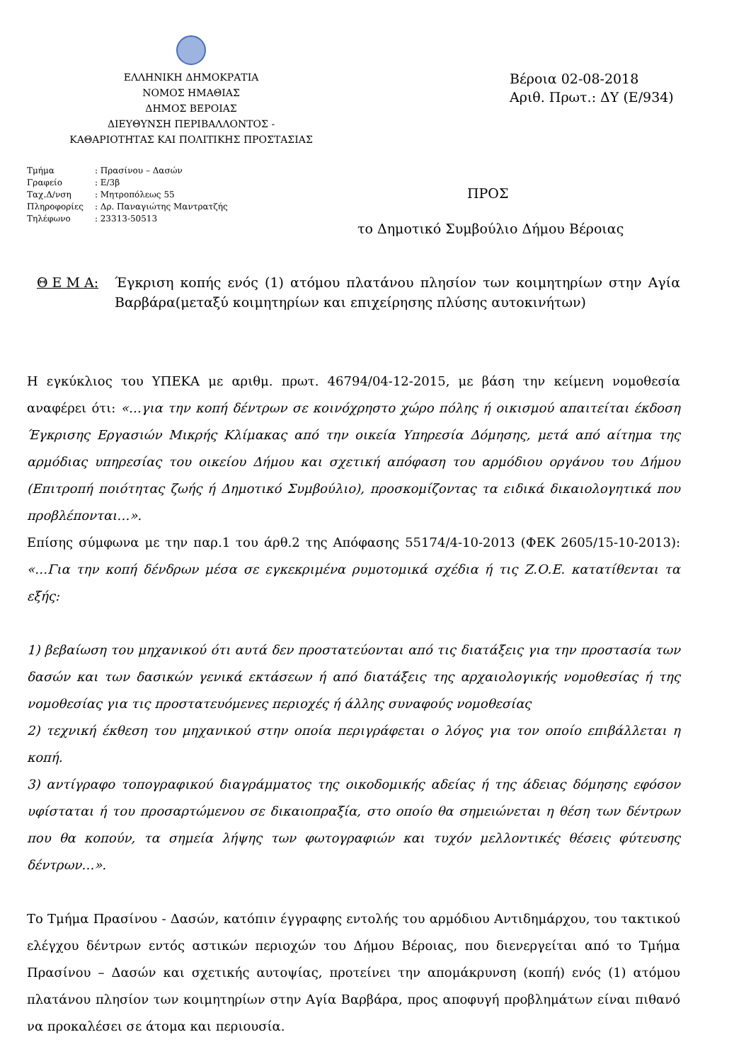ΕΛΛΗΝΙΚΗ ΔΗΜΟΚΡΑΤΙΑ
ΝΟΜΟΣ ΗΜΑΘΙΑΣ
ΔΗΜΟΣ ΒΕΡΟΙΑΣ
ΔΙΕΥΘΥΝΣΗ ΠΕΡΙΒΑΛΛΟΝΤΟΣ -
ΚΑΘΑΡΙΟΤΗΤΑΣ ΚΑΙ ΠΟΛΙΤΙΚΗΣ ΠΡΟΣΤΑΣΙΑΣ
Βέροια 02-08-2018
Αριθ. Πρωτ.: ΔΥ (Ε/934)
| Τμήμα | : Πρασίνου – Δασών |
| Γραφείο | : Ε/3β |
| Ταχ.Δ/νση | : Μητροπόλεως 55 |
| Πληροφορίες | : Δρ. Παναγιώτης Μαντρατζής |
| Τηλέφωνο | : 23313-50513 |
ΠΡΟΣ
το Δημοτικό Συμβούλιο Δήμου Βέροιας
Θ Ε Μ Α: Έγκριση κοπής ενός (1) ατόμου πλατάνου πλησίον των κοιμητηρίων στην Αγία Βαρβάρα(μεταξύ κοιμητηρίων και επιχείρησης πλύσης αυτοκινήτων)
Η εγκύκλιος του ΥΠΕΚΑ με αριθμ. πρωτ. 46794/04-12-2015, με βάση την κείμενη νομοθεσία αναφέρει ότι: «…για την κοπή δέντρων σε κοινόχρηστο χώρο πόλης ή οικισμού απαιτείται έκδοση Έγκρισης Εργασιών Μικρής Κλίμακας από την οικεία Υπηρεσία Δόμησης, μετά από αίτημα της αρμόδιας υπηρεσίας του οικείου Δήμου και σχετική απόφαση του αρμόδιου οργάνου του Δήμου (Επιτροπή ποιότητας ζωής ή Δημοτικό Συμβούλιο), προσκομίζοντας τα ειδικά δικαιολογητικά που προβλέπονται…».
Επίσης σύμφωνα με την παρ.1 του άρθ.2 της Απόφασης 55174/4-10-2013 (ΦΕΚ 2605/15-10-2013): «…Για την κοπή δένδρων μέσα σε εγκεκριμένα ρυμοτομικά σχέδια ή τις Ζ.Ο.Ε. κατατίθενται τα εξής:
1) βεβαίωση του μηχανικού ότι αυτά δεν προστατεύονται από τις διατάξεις για την προστασία των δασών και των δασικών γενικά εκτάσεων ή από διατάξεις της αρχαιολογικής νομοθεσίας ή της νομοθεσίας για τις προστατευόμενες περιοχές ή άλλης συναφούς νομοθεσίας
2) τεχνική έκθεση του μηχανικού στην οποία περιγράφεται ο λόγος για τον οποίο επιβάλλεται η κοπή.
3) αντίγραφο τοπογραφικού διαγράμματος της οικοδομικής αδείας ή της άδειας δόμησης εφόσον υφίσταται ή του προσαρτώμενου σε δικαιοπραξία, στο οποίο θα σημειώνεται η θέση των δέντρων που θα κοπούν, τα σημεία λήψης των φωτογραφιών και τυχόν μελλοντικές θέσεις φύτευσης δέντρων…».
Το Τμήμα Πρασίνου - Δασών, κατόπιν έγγραφης εντολής του αρμόδιου Αντιδημάρχου, του τακτικού ελέγχου δέντρων εντός αστικών περιοχών του Δήμου Βέροιας, που διενεργείται από το Τμήμα Πρασίνου – Δασών και σχετικής αυτοψίας, προτείνει την απομάκρυνση (κοπή) ενός (1) ατόμου πλατάνου πλησίον των κοιμητηρίων στην Αγία Βαρβάρα, προς αποφυγή προβλημάτων είναι πιθανό να προκαλέσει σε άτομα και περιουσία.